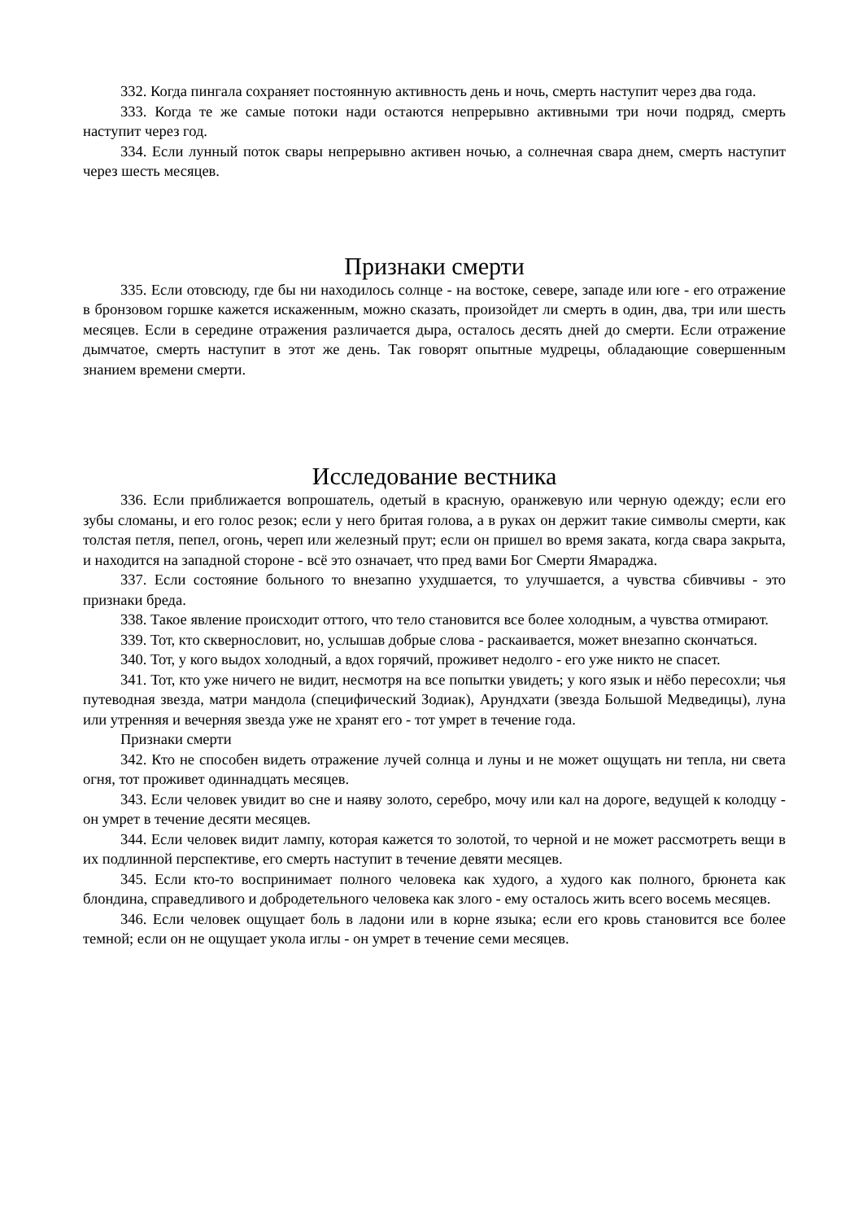332. Когда пингала сохраняет постоянную активность день и ночь, смерть наступит через два года.
333. Когда те же самые потоки нади остаются непрерывно активными три ночи подряд, смерть наступит через год.
334. Если лунный поток свары непрерывно активен ночью, а солнечная свара днем, смерть наступит через шесть месяцев.
Признаки смерти
335. Если отовсюду, где бы ни находилось солнце - на востоке, севере, западе или юге - его отражение в бронзовом горшке кажется искаженным, можно сказать, произойдет ли смерть в один, два, три или шесть месяцев. Если в середине отражения различается дыра, осталось десять дней до смерти. Если отражение дымчатое, смерть наступит в этот же день. Так говорят опытные мудрецы, обладающие совершенным знанием времени смерти.
Исследование вестника
336. Если приближается вопрошатель, одетый в красную, оранжевую или черную одежду; если его зубы сломаны, и его голос резок; если у него бритая голова, а в руках он держит такие символы смерти, как толстая петля, пепел, огонь, череп или железный прут; если он пришел во время заката, когда свара закрыта, и находится на западной стороне - всё это означает, что пред вами Бог Смерти Ямараджа.
337. Если состояние больного то внезапно ухудшается, то улучшается, а чувства сбивчивы - это признаки бреда.
338. Такое явление происходит оттого, что тело становится все более холодным, а чувства отмирают.
339. Тот, кто сквернословит, но, услышав добрые слова - раскаивается, может внезапно скончаться.
340. Тот, у кого выдох холодный, а вдох горячий, проживет недолго - его уже никто не спасет.
341. Тот, кто уже ничего не видит, несмотря на все попытки увидеть; у кого язык и нёбо пересохли; чья путеводная звезда, матри мандола (специфический Зодиак), Арундхати (звезда Большой Медведицы), луна или утренняя и вечерняя звезда уже не хранят его - тот умрет в течение года.
Признаки смерти
342. Кто не способен видеть отражение лучей солнца и луны и не может ощущать ни тепла, ни света огня, тот проживет одиннадцать месяцев.
343. Если человек увидит во сне и наяву золото, серебро, мочу или кал на дороге, ведущей к колодцу - он умрет в течение десяти месяцев.
344. Если человек видит лампу, которая кажется то золотой, то черной и не может рассмотреть вещи в их подлинной перспективе, его смерть наступит в течение девяти месяцев.
345. Если кто-то воспринимает полного человека как худого, а худого как полного, брюнета как блондина, справедливого и добродетельного человека как злого - ему осталось жить всего восемь месяцев.
346. Если человек ощущает боль в ладони или в корне языка; если его кровь становится все более темной; если он не ощущает укола иглы - он умрет в течение семи месяцев.